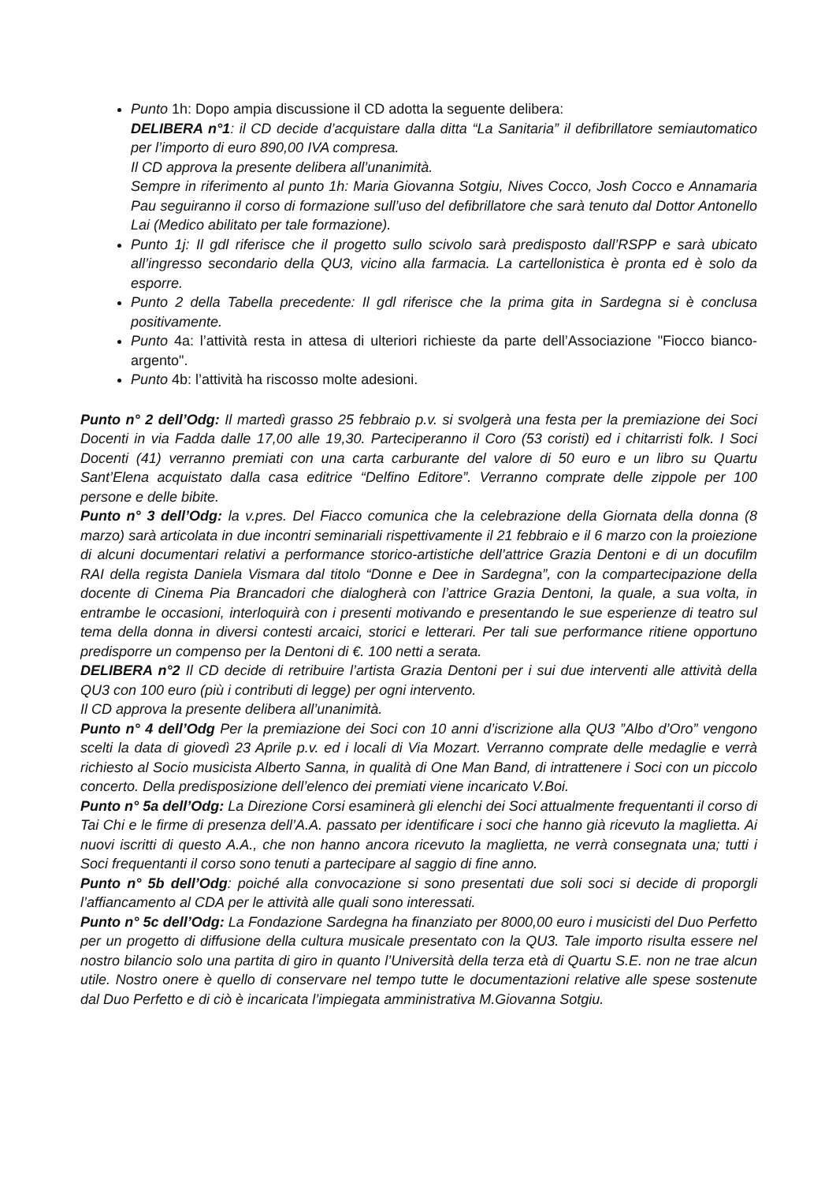Punto 1h: Dopo ampia discussione il CD adotta la seguente delibera:
DELIBERA n°1: il CD decide d’acquistare dalla ditta “La Sanitaria” il defibrillatore semiautomatico per l’importo di euro 890,00 IVA compresa.
Il CD approva la presente delibera all’unanimità.
Sempre in riferimento al punto 1h: Maria Giovanna Sotgiu, Nives Cocco, Josh Cocco e Annamaria Pau seguiranno il corso di formazione sull’uso del defibrillatore che sarà tenuto dal Dottor Antonello Lai (Medico abilitato per tale formazione).
Punto 1j: Il gdl riferisce che il progetto sullo scivolo sarà predisposto dall’RSPP e sarà ubicato all’ingresso secondario della QU3, vicino alla farmacia. La cartellonistica è pronta ed è solo da esporre.
Punto 2 della Tabella precedente: Il gdl riferisce che la prima gita in Sardegna si è conclusa positivamente.
Punto 4a: l’attività resta in attesa di ulteriori richieste da parte dell’Associazione "Fiocco bianco-argento".
Punto 4b: l’attività ha riscosso molte adesioni.
Punto n° 2 dell’Odg: Il martedì grasso 25 febbraio p.v. si svolgerà una festa per la premiazione dei Soci Docenti in via Fadda dalle 17,00 alle 19,30. Parteciperanno il Coro (53 coristi) ed i chitarristi folk. I Soci Docenti (41) verranno premiati con una carta carburante del valore di 50 euro e un libro su Quartu Sant’Elena acquistato dalla casa editrice “Delfino Editore”. Verranno comprate delle zippole per 100 persone e delle bibite.
Punto n° 3 dell’Odg: la v.pres. Del Fiacco comunica che la celebrazione della Giornata della donna (8 marzo) sarà articolata in due incontri seminariali rispettivamente il 21 febbraio e il 6 marzo con la proiezione di alcuni documentari relativi a performance storico-artistiche dell’attrice Grazia Dentoni e di un docufilm RAI della regista Daniela Vismara dal titolo “Donne e Dee in Sardegna”, con la compartecipazione della docente di Cinema Pia Brancadori che dialogherà con l’attrice Grazia Dentoni, la quale, a sua volta, in entrambe le occasioni, interloquirà con i presenti motivando e presentando le sue esperienze di teatro sul tema della donna in diversi contesti arcaici, storici e letterari. Per tali sue performance ritiene opportuno predisporre un compenso per la Dentoni di €. 100 netti a serata.
DELIBERA n°2 Il CD decide di retribuire l’artista Grazia Dentoni per i sui due interventi alle attività della QU3 con 100 euro (più i contributi di legge) per ogni intervento.
Il CD approva la presente delibera all’unanimità.
Punto n° 4 dell’Odg Per la premiazione dei Soci con 10 anni d’iscrizione alla QU3 ”Albo d’Oro” vengono scelti la data di giovedì 23 Aprile p.v. ed i locali di Via Mozart. Verranno comprate delle medaglie e verrà richiesto al Socio musicista Alberto Sanna, in qualità di One Man Band, di intrattenere i Soci con un piccolo concerto. Della predisposizione dell’elenco dei premiati viene incaricato V.Boi.
Punto n° 5a dell’Odg: La Direzione Corsi esaminerà gli elenchi dei Soci attualmente frequentanti il corso di Tai Chi e le firme di presenza dell’A.A. passato per identificare i soci che hanno già ricevuto la maglietta. Ai nuovi iscritti di questo A.A., che non hanno ancora ricevuto la maglietta, ne verrà consegnata una; tutti i Soci frequentanti il corso sono tenuti a partecipare al saggio di fine anno.
Punto n° 5b dell’Odg: poiché alla convocazione si sono presentati due soli soci si decide di proporgli l’affiancamento al CDA per le attività alle quali sono interessati.
Punto n° 5c dell’Odg: La Fondazione Sardegna ha finanziato per 8000,00 euro i musicisti del Duo Perfetto per un progetto di diffusione della cultura musicale presentato con la QU3. Tale importo risulta essere nel nostro bilancio solo una partita di giro in quanto l’Università della terza età di Quartu S.E. non ne trae alcun utile. Nostro onere è quello di conservare nel tempo tutte le documentazioni relative alle spese sostenute dal Duo Perfetto e di ciò è incaricata l’impiegata amministrativa M.Giovanna Sotgiu.